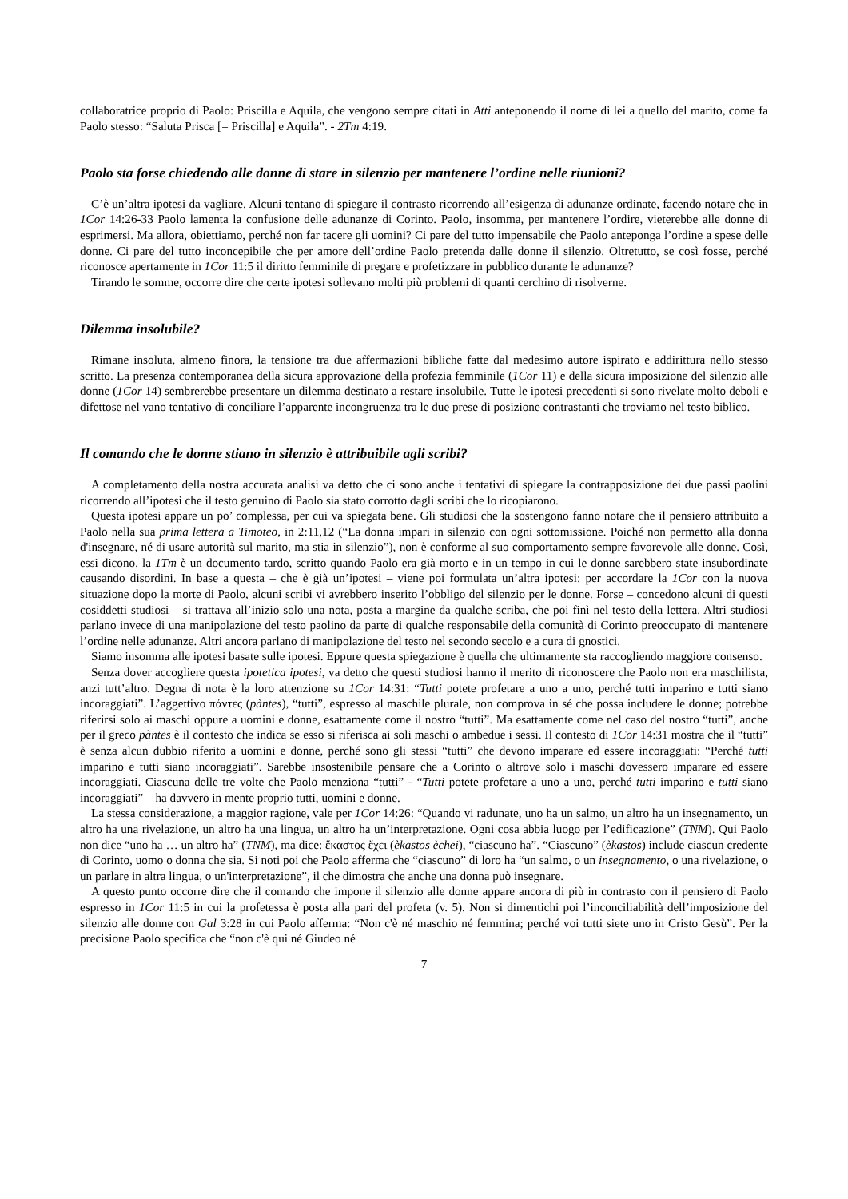collaboratrice proprio di Paolo: Priscilla e Aquila, che vengono sempre citati in Atti anteponendo il nome di lei a quello del marito, come fa Paolo stesso: “Saluta Prisca [= Priscilla] e Aquila”. - 2Tm 4:19.
Paolo sta forse chiedendo alle donne di stare in silenzio per mantenere l’ordine nelle riunioni?
C’è un’altra ipotesi da vagliare. Alcuni tentano di spiegare il contrasto ricorrendo all’esigenza di adunanze ordinate, facendo notare che in 1Cor 14:26-33 Paolo lamenta la confusione delle adunanze di Corinto. Paolo, insomma, per mantenere l’ordire, vieterebbe alle donne di esprimersi. Ma allora, obiettiamo, perché non far tacere gli uomini? Ci pare del tutto impensabile che Paolo anteponga l’ordine a spese delle donne. Ci pare del tutto inconcepibile che per amore dell’ordine Paolo pretenda dalle donne il silenzio. Oltretutto, se così fosse, perché riconosce apertamente in 1Cor 11:5 il diritto femminile di pregare e profetizzare in pubblico durante le adunanze?
Tirando le somme, occorre dire che certe ipotesi sollevano molti più problemi di quanti cerchino di risolverne.
Dilemma insolubile?
Rimane insoluta, almeno finora, la tensione tra due affermazioni bibliche fatte dal medesimo autore ispirato e addirittura nello stesso scritto. La presenza contemporanea della sicura approvazione della profezia femminile (1Cor 11) e della sicura imposizione del silenzio alle donne (1Cor 14) sembrerebbe presentare un dilemma destinato a restare insolubile. Tutte le ipotesi precedenti si sono rivelate molto deboli e difettose nel vano tentativo di conciliare l’apparente incongruenza tra le due prese di posizione contrastanti che troviamo nel testo biblico.
Il comando che le donne stiano in silenzio è attribuibile agli scribi?
A completamento della nostra accurata analisi va detto che ci sono anche i tentativi di spiegare la contrapposizione dei due passi paolini ricorrendo all’ipotesi che il testo genuino di Paolo sia stato corrotto dagli scribi che lo ricopiarono.
Questa ipotesi appare un po’ complessa, per cui va spiegata bene. Gli studiosi che la sostengono fanno notare che il pensiero attribuito a Paolo nella sua prima lettera a Timoteo, in 2:11,12 (“La donna impari in silenzio con ogni sottomissione. Poiché non permetto alla donna d'insegnare, né di usare autorità sul marito, ma stia in silenzio”), non è conforme al suo comportamento sempre favorevole alle donne. Così, essi dicono, la 1Tm è un documento tardo, scritto quando Paolo era già morto e in un tempo in cui le donne sarebbero state insubordinate causando disordini. In base a questa – che è già un’ipotesi – viene poi formulata un’altra ipotesi: per accordare la 1Cor con la nuova situazione dopo la morte di Paolo, alcuni scribi vi avrebbero inserito l’obbligo del silenzio per le donne. Forse – concedono alcuni di questi cosiddetti studiosi – si trattava all’inizio solo una nota, posta a margine da qualche scriba, che poi finì nel testo della lettera. Altri studiosi parlano invece di una manipolazione del testo paolino da parte di qualche responsabile della comunità di Corinto preoccupato di mantenere l’ordine nelle adunanze. Altri ancora parlano di manipolazione del testo nel secondo secolo e a cura di gnostici.
Siamo insomma alle ipotesi basate sulle ipotesi. Eppure questa spiegazione è quella che ultimamente sta raccogliendo maggiore consenso.
Senza dover accogliere questa ipotetica ipotesi, va detto che questi studiosi hanno il merito di riconoscere che Paolo non era maschilista, anzi tutt’altro. Degna di nota è la loro attenzione su 1Cor 14:31: “Tutti potete profetare a uno a uno, perché tutti imparino e tutti siano incoraggiati”. L’aggettivo πάντες (pàntes), “tutti”, espresso al maschile plurale, non comprova in sé che possa includere le donne; potrebbe riferirsi solo ai maschi oppure a uomini e donne, esattamente come il nostro “tutti”. Ma esattamente come nel caso del nostro “tutti”, anche per il greco pàntes è il contesto che indica se esso si riferisca ai soli maschi o ambedue i sessi. Il contesto di 1Cor 14:31 mostra che il “tutti” è senza alcun dubbio riferito a uomini e donne, perché sono gli stessi “tutti” che devono imparare ed essere incoraggiati: “Perché tutti imparino e tutti siano incoraggiati”. Sarebbe insostenibile pensare che a Corinto o altrove solo i maschi dovessero imparare ed essere incoraggiati. Ciascuna delle tre volte che Paolo menziona “tutti” - “Tutti potete profetare a uno a uno, perché tutti imparino e tutti siano incoraggiati” – ha davvero in mente proprio tutti, uomini e donne.
La stessa considerazione, a maggior ragione, vale per 1Cor 14:26: “Quando vi radunate, uno ha un salmo, un altro ha un insegnamento, un altro ha una rivelazione, un altro ha una lingua, un altro ha un’interpretazione. Ogni cosa abbia luogo per l’edificazione” (TNM). Qui Paolo non dice “uno ha … un altro ha” (TNM), ma dice: ἕκαστος ἔχει (èkastos èchei), “ciascuno ha”. “Ciascuno” (èkastos) include ciascun credente di Corinto, uomo o donna che sia. Si noti poi che Paolo afferma che “ciascuno” di loro ha “un salmo, o un insegnamento, o una rivelazione, o un parlare in altra lingua, o un'interpretazione”, il che dimostra che anche una donna può insegnare.
A questo punto occorre dire che il comando che impone il silenzio alle donne appare ancora di più in contrasto con il pensiero di Paolo espresso in 1Cor 11:5 in cui la profetessa è posta alla pari del profeta (v. 5). Non si dimentichi poi l’inconciliabilità dell’imposizione del silenzio alle donne con Gal 3:28 in cui Paolo afferma: “Non c'è né maschio né femmina; perché voi tutti siete uno in Cristo Gesù”. Per la precisione Paolo specifica che “non c'è qui né Giudeo né
7